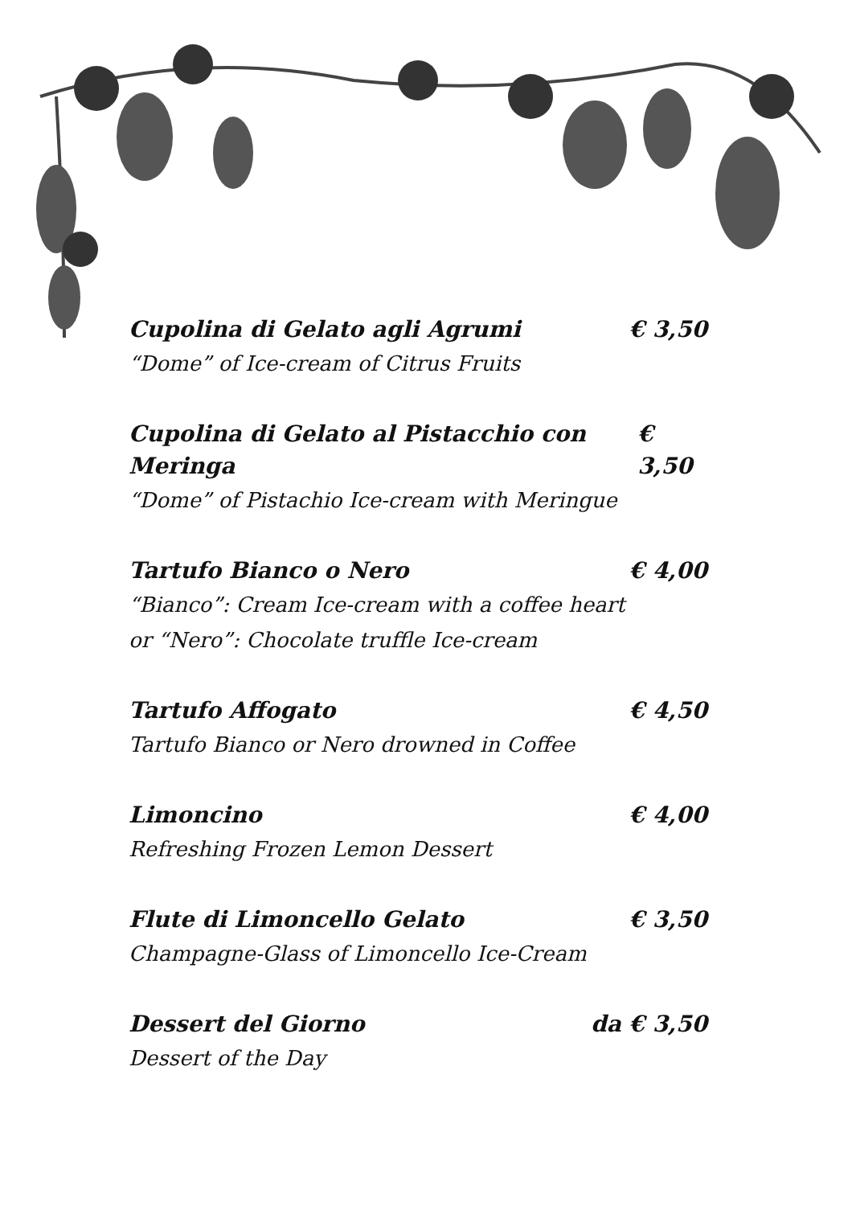Cupolina di Gelato agli Agrumi € 3,50
“Dome” of Ice-cream of Citrus Fruits
Cupolina di Gelato al Pistacchio con Meringa € 3,50
“Dome” of Pistachio Ice-cream with Meringue
Tartufo Bianco o Nero € 4,00
“Bianco”: Cream Ice-cream with a coffee heart
or “Nero”: Chocolate truffle Ice-cream
Tartufo Affogato € 4,50
Tartufo Bianco or Nero drowned in Coffee
Limoncino € 4,00
Refreshing Frozen Lemon Dessert
Flute di Limoncello Gelato € 3,50
Champagne-Glass of Limoncello Ice-Cream
Dessert del Giorno da € 3,50
Dessert of the Day